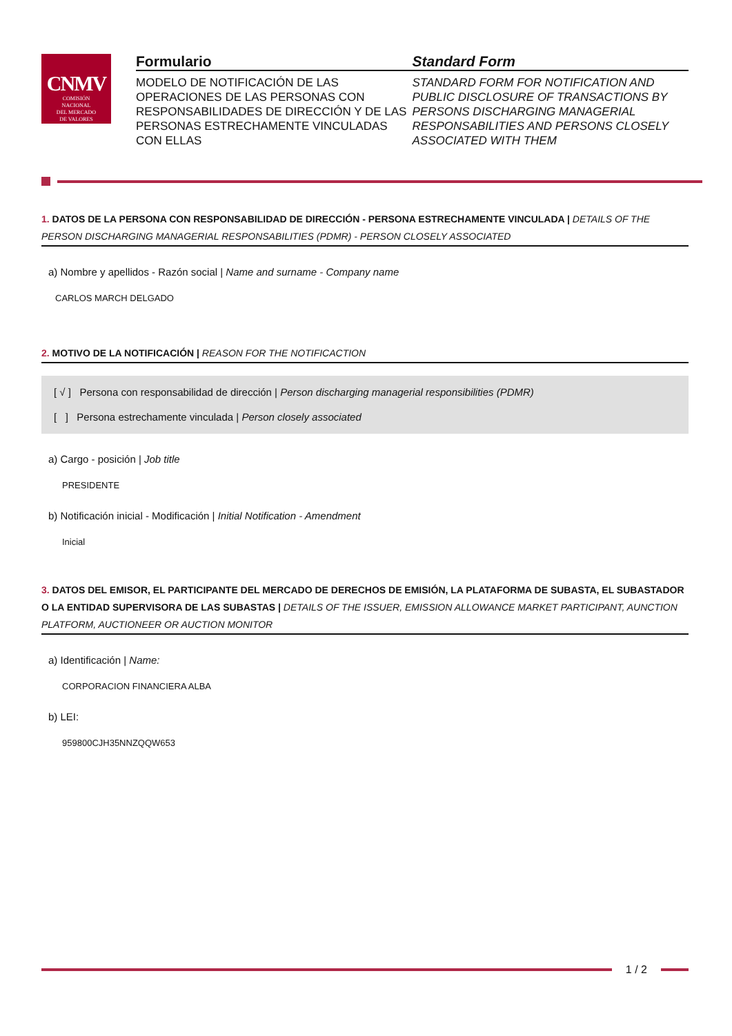CNMV
COMISIÓN
NACIONAL
DEL MERCADO
DE VALORES
Formulario
MODELO DE NOTIFICACIÓN DE LAS OPERACIONES DE LAS PERSONAS CON RESPONSABILIDADES DE DIRECCIÓN Y DE LAS PERSONAS ESTRECHAMENTE VINCULADAS CON ELLAS
Standard Form
STANDARD FORM FOR NOTIFICATION AND PUBLIC DISCLOSURE OF TRANSACTIONS BY PERSONS DISCHARGING MANAGERIAL RESPONSABILITIES AND PERSONS CLOSELY ASSOCIATED WITH THEM
1. DATOS DE LA PERSONA CON RESPONSABILIDAD DE DIRECCIÓN - PERSONA ESTRECHAMENTE VINCULADA | DETAILS OF THE PERSON DISCHARGING MANAGERIAL RESPONSABILITIES (PDMR) - PERSON CLOSELY ASSOCIATED
a) Nombre y apellidos - Razón social | Name and surname - Company name
CARLOS MARCH DELGADO
2. MOTIVO DE LA NOTIFICACIÓN | REASON FOR THE NOTIFICACTION
[ √ ] Persona con responsabilidad de dirección | Person discharging managerial responsibilities (PDMR)
[ ] Persona estrechamente vinculada | Person closely associated
a) Cargo - posición | Job title
PRESIDENTE
b) Notificación inicial - Modificación | Initial Notification - Amendment
Inicial
3. DATOS DEL EMISOR, EL PARTICIPANTE DEL MERCADO DE DERECHOS DE EMISIÓN, LA PLATAFORMA DE SUBASTA, EL SUBASTADOR O LA ENTIDAD SUPERVISORA DE LAS SUBASTAS | DETAILS OF THE ISSUER, EMISSION ALLOWANCE MARKET PARTICIPANT, AUNCTION PLATFORM, AUCTIONEER OR AUCTION MONITOR
a) Identificación | Name:
CORPORACION FINANCIERA ALBA
b) LEI:
959800CJH35NNZQQW653
1 / 2